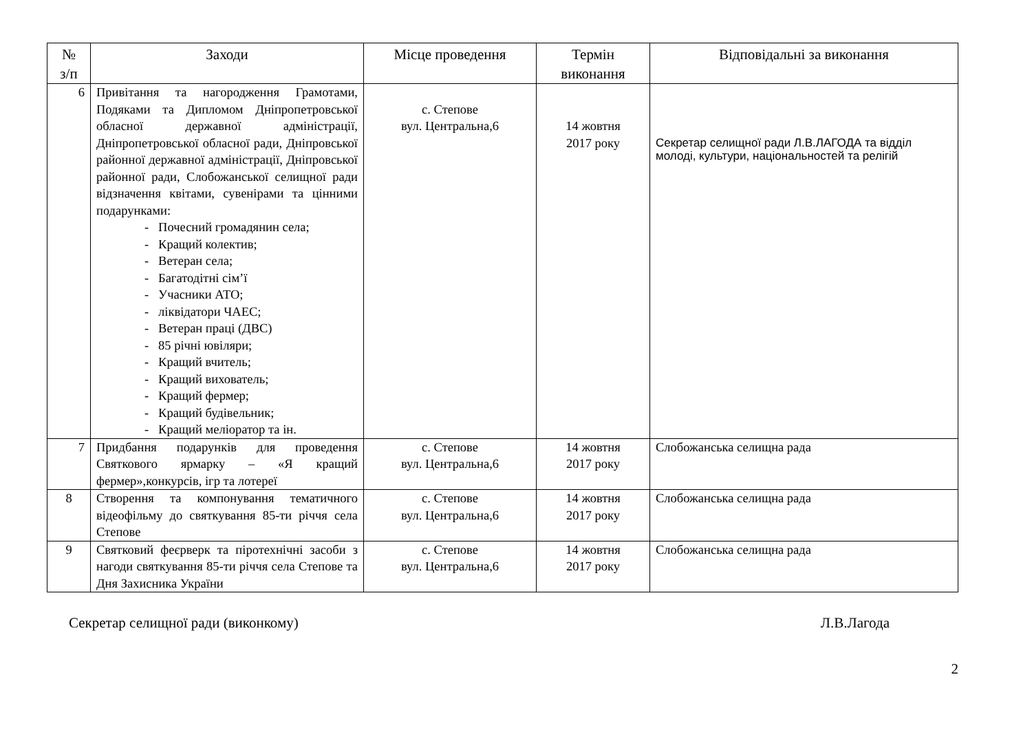| № з/п | Заходи | Місце проведення | Термін виконання | Відповідальні за виконання |
| --- | --- | --- | --- | --- |
| 6 | Привітання та нагородження Грамотами, Подяками та Дипломом Дніпропетровської обласної державної адміністрації, Дніпропетровської обласної ради, Дніпровської районної державної адміністрації, Дніпровської районної ради, Слобожанської селищної ради відзначення квітами, сувенірами та цінними подарунками: - Почесний громадянин села; - Кращий колектив; - Ветеран села; - Багатодітні сім’ї - Учасники АТО; - ліквідатори ЧАЕС; - Ветеран праці (ДВС) - 85 річні ювіляри; - Кращий вчитель; - Кращий вихователь; - Кращий фермер; - Кращий будівельник; - Кращий меліоратор та ін. | с. Степове вул. Центральна,6 | 14 жовтня 2017 року | Секретар селищної ради Л.В.ЛАГОДА та відділ молоді, культури, національностей та релігій |
| 7 | Придбання подарунків для проведення Святкового ярмарку – «Я кращий фермер»,конкурсів, ігр та лотереї | с. Степове вул. Центральна,6 | 14 жовтня 2017 року | Слобожанська селищна рада |
| 8 | Створення та компонування тематичного відеофільму до святкування 85-ти річчя села Степове | с. Степове вул. Центральна,6 | 14 жовтня 2017 року | Слобожанська селищна рада |
| 9 | Святковий феєрверк та піротехнічні засоби з нагоди святкування 85-ти річчя села Степове та Дня Захисника України | с. Степове вул. Центральна,6 | 14 жовтня 2017 року | Слобожанська селищна рада |
Секретар селищної ради (виконкому) Л.В.Лагода
2